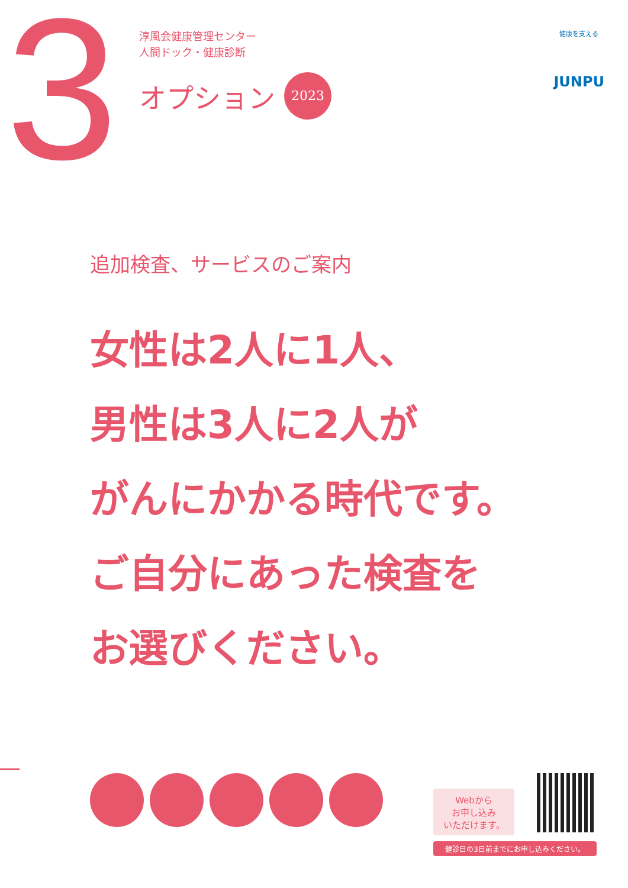3
淳風会健康管理センター
人間ドック・健康診断
オプション 2023
健康を支える
JUNPU
追加検査、サービスのご案内
女性は2人に1人、
男性は3人に2人が
がんにかかる時代です。
ご自分にあった検査を
お選びください。
Webから
お申し込み
いただけます。
健診日の3日前までにお申し込みください。